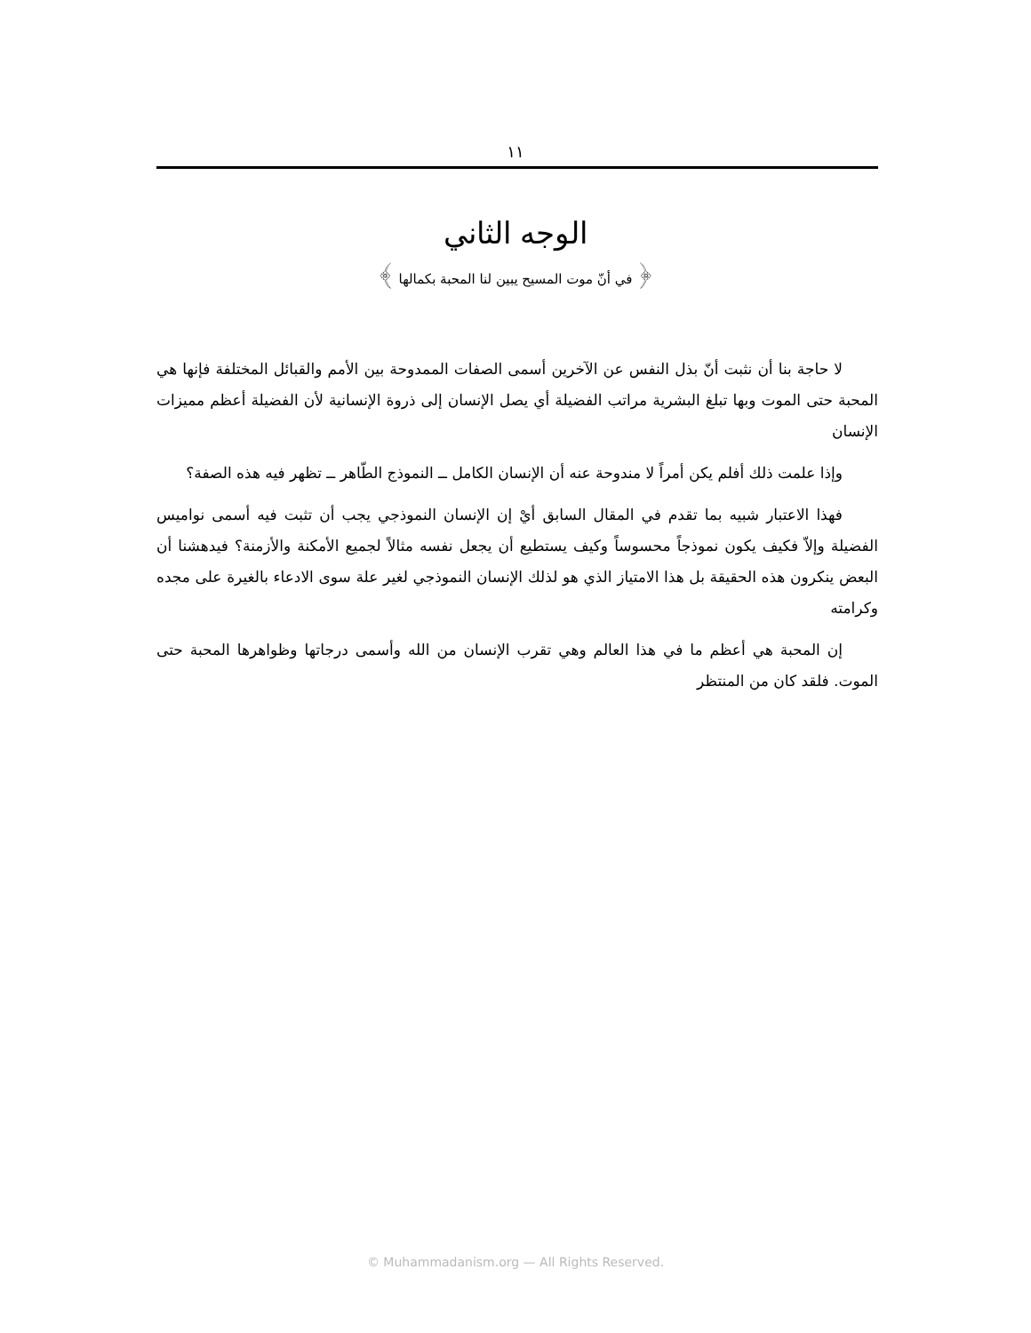١١
الوجه الثاني
﴿ في أنّ موت المسيح يبين لنا المحبة بكمالها ﴾
لا حاجة بنا أن نثبت أنّ بذل النفس عن الآخرين أسمى الصفات الممدوحة بين الأمم والقبائل المختلفة فإنها هي المحبة حتى الموت وبها تبلغ البشرية مراتب الفضيلة أي يصل الإنسان إلى ذروة الإنسانية لأن الفضيلة أعظم مميزات الإنسان
وإذا علمت ذلك أفلم يكن أمراً لا مندوحة عنه أن الإنسان الكامل ــ النموذج الطّاهر ــ تظهر فيه هذه الصفة؟
فهذا الاعتبار شبيه بما تقدم في المقال السابق أيْ إن الإنسان النموذجي يجب أن تثبت فيه أسمى نواميس الفضيلة وإلاّ فكيف يكون نموذجاً محسوساً وكيف يستطيع أن يجعل نفسه مثالاً لجميع الأمكنة والأزمنة؟ فيدهشنا أن البعض ينكرون هذه الحقيقة بل هذا الامتياز الذي هو لذلك الإنسان النموذجي لغير علة سوى الادعاء بالغيرة على مجده وكرامته
إن المحبة هي أعظم ما في هذا العالم وهي تقرب الإنسان من الله وأسمى درجاتها وظواهرها المحبة حتى الموت. فلقد كان من المنتظر
© Muhammadanism.org — All Rights Reserved.